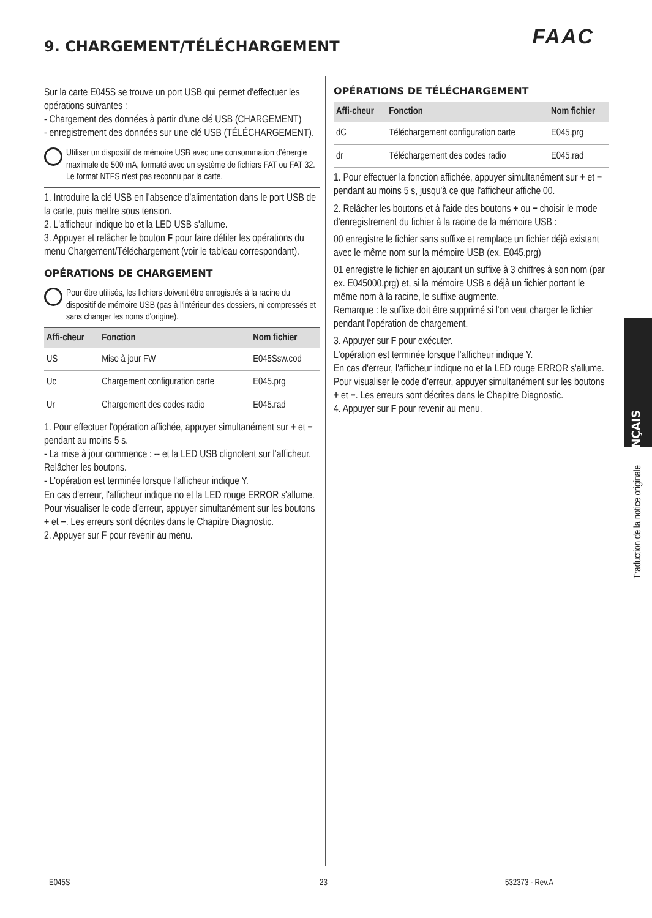FAAC 9. CHARGEMENT/TÉLÉCHARGEMENT
Sur la carte E045S se trouve un port USB qui permet d'effectuer les opérations suivantes :
- Chargement des données à partir d'une clé USB (CHARGEMENT)
- enregistrement des données sur une clé USB (TÉLÉCHARGEMENT).
Utiliser un dispositif de mémoire USB avec une consommation d'énergie maximale de 500 mA, formaté avec un système de fichiers FAT ou FAT 32. Le format NTFS n'est pas reconnu par la carte.
1. Introduire la clé USB en l’absence d’alimentation dans le port USB de la carte, puis mettre sous tension.
2. L'afficheur indique bo et la LED USB s'allume.
3. Appuyer et relâcher le bouton F pour faire défiler les opérations du menu Chargement/Téléchargement (voir le tableau correspondant).
OPÉRATIONS DE CHARGEMENT
Pour être utilisés, les fichiers doivent être enregistrés à la racine du dispositif de mémoire USB (pas à l'intérieur des dossiers, ni compressés et sans changer les noms d'origine).
| Affi-cheur | Fonction | Nom fichier |
| --- | --- | --- |
| US | Mise à jour FW | E045Ssw.cod |
| Uc | Chargement configuration carte | E045.prg |
| Ur | Chargement des codes radio | E045.rad |
1. Pour effectuer l'opération affichée, appuyer simultanément sur + et − pendant au moins 5 s.
- La mise à jour commence : -- et la LED USB clignotent sur l’afficheur. Relâcher les boutons.
- L'opération est terminée lorsque l'afficheur indique Y.
En cas d'erreur, l'afficheur indique no et la LED rouge ERROR s'allume. Pour visualiser le code d’erreur, appuyer simultanément sur les boutons + et −. Les erreurs sont décrites dans le Chapitre Diagnostic.
2. Appuyer sur F pour revenir au menu.
OPÉRATIONS DE TÉLÉCHARGEMENT
| Affi-cheur | Fonction | Nom fichier |
| --- | --- | --- |
| dC | Téléchargement configuration carte | E045.prg |
| dr | Téléchargement des codes radio | E045.rad |
1. Pour effectuer la fonction affichée, appuyer simultanément sur + et − pendant au moins 5 s, jusqu'à ce que l'afficheur affiche 00.
2. Relâcher les boutons et à l'aide des boutons + ou − choisir le mode d'enregistrement du fichier à la racine de la mémoire USB :
00 enregistre le fichier sans suffixe et remplace un fichier déjà existant avec le même nom sur la mémoire USB (ex. E045.prg)
01 enregistre le fichier en ajoutant un suffixe à 3 chiffres à son nom (par ex. E045000.prg) et, si la mémoire USB a déjà un fichier portant le même nom à la racine, le suffixe augmente.
Remarque : le suffixe doit être supprimé si l'on veut charger le fichier pendant l’opération de chargement.
3. Appuyer sur F pour exécuter.
L'opération est terminée lorsque l'afficheur indique Y.
En cas d'erreur, l'afficheur indique no et la LED rouge ERROR s'allume. Pour visualiser le code d’erreur, appuyer simultanément sur les boutons + et −. Les erreurs sont décrites dans le Chapitre Diagnostic.
4. Appuyer sur F pour revenir au menu.
FRANÇAIS
Traduction de la notice originale
E045S 23 532373 - Rev.A